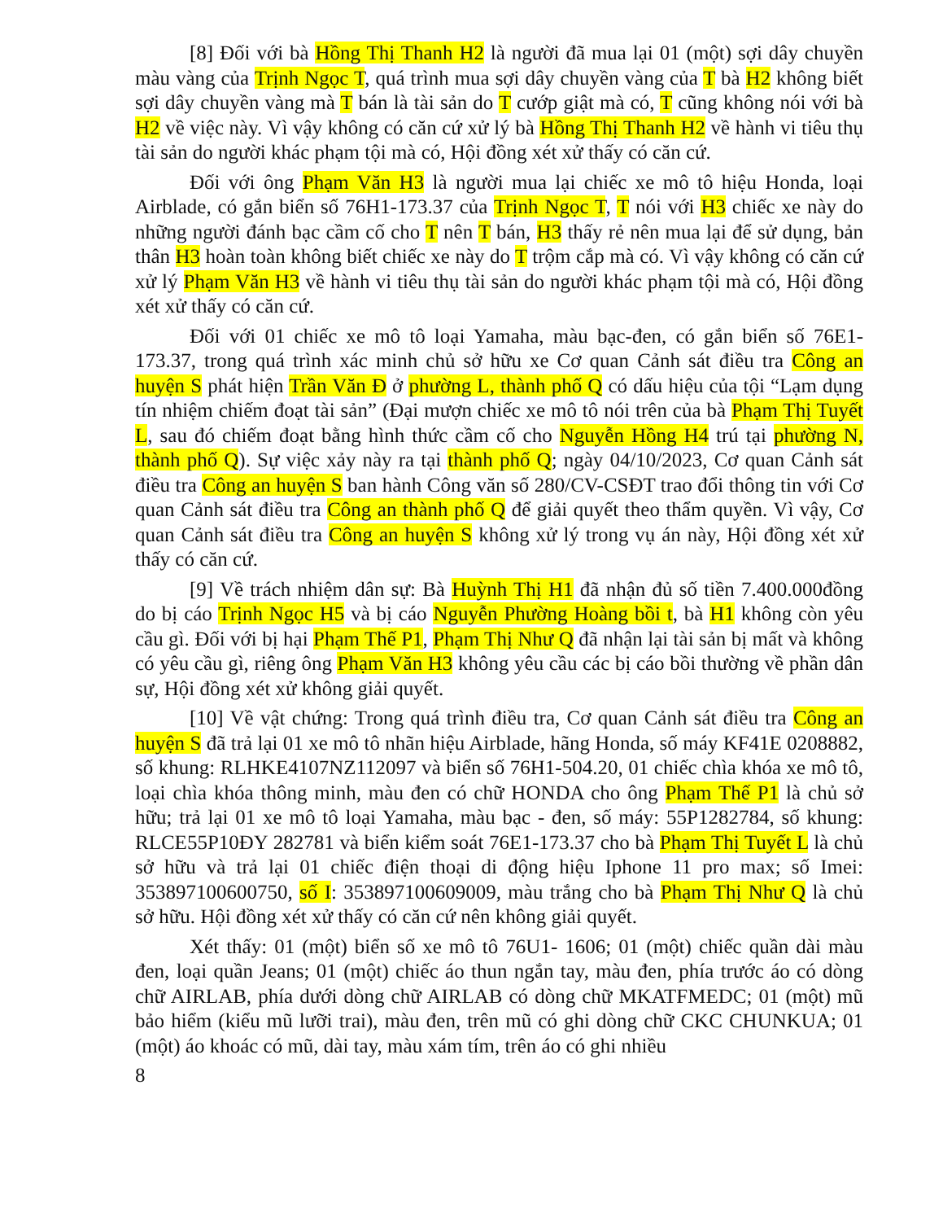[8] Đối với bà Hồng Thị Thanh H2 là người đã mua lại 01 (một) sợi dây chuyền màu vàng của Trịnh Ngọc T, quá trình mua sợi dây chuyền vàng của T bà H2 không biết sợi dây chuyền vàng mà T bán là tài sản do T cướp giật mà có, T cũng không nói với bà H2 về việc này. Vì vậy không có căn cứ xử lý bà Hồng Thị Thanh H2 về hành vi tiêu thụ tài sản do người khác phạm tội mà có, Hội đồng xét xử thấy có căn cứ.
Đối với ông Phạm Văn H3 là người mua lại chiếc xe mô tô hiệu Honda, loại Airblade, có gắn biển số 76H1-173.37 của Trịnh Ngọc T, T nói với H3 chiếc xe này do những người đánh bạc cầm cố cho T nên T bán, H3 thấy rẻ nên mua lại để sử dụng, bản thân H3 hoàn toàn không biết chiếc xe này do T trộm cắp mà có. Vì vậy không có căn cứ xử lý Phạm Văn H3 về hành vi tiêu thụ tài sản do người khác phạm tội mà có, Hội đồng xét xử thấy có căn cứ.
Đối với 01 chiếc xe mô tô loại Yamaha, màu bạc-đen, có gắn biển số 76E1-173.37, trong quá trình xác minh chủ sở hữu xe Cơ quan Cảnh sát điều tra Công an huyện S phát hiện Trần Văn Đ ở phường L, thành phố Q có dấu hiệu của tội “Lạm dụng tín nhiệm chiếm đoạt tài sản” (Đại mượn chiếc xe mô tô nói trên của bà Phạm Thị Tuyết L, sau đó chiếm đoạt bằng hình thức cầm cố cho Nguyễn Hồng H4 trú tại phường N, thành phố Q). Sự việc xảy này ra tại thành phố Q; ngày 04/10/2023, Cơ quan Cảnh sát điều tra Công an huyện S ban hành Công văn số 280/CV-CSĐT trao đổi thông tin với Cơ quan Cảnh sát điều tra Công an thành phố Q để giải quyết theo thẩm quyền. Vì vậy, Cơ quan Cảnh sát điều tra Công an huyện S không xử lý trong vụ án này, Hội đồng xét xử thấy có căn cứ.
[9] Về trách nhiệm dân sự: Bà Huỳnh Thị H1 đã nhận đủ số tiền 7.400.000đồng do bị cáo Trịnh Ngọc H5 và bị cáo Nguyễn Phường Hoàng bồi t, bà H1 không còn yêu cầu gì. Đối với bị hại Phạm Thế P1, Phạm Thị Như Q đã nhận lại tài sản bị mất và không có yêu cầu gì, riêng ông Phạm Văn H3 không yêu cầu các bị cáo bồi thường về phần dân sự, Hội đồng xét xử không giải quyết.
[10] Về vật chứng: Trong quá trình điều tra, Cơ quan Cảnh sát điều tra Công an huyện S đã trả lại 01 xe mô tô nhãn hiệu Airblade, hãng Honda, số máy KF41E 0208882, số khung: RLHKE4107NZ112097 và biển số 76H1-504.20, 01 chiếc chìa khóa xe mô tô, loại chìa khóa thông minh, màu đen có chữ HONDA cho ông Phạm Thế P1 là chủ sở hữu; trả lại 01 xe mô tô loại Yamaha, màu bạc - đen, số máy: 55P1282784, số khung: RLCE55P10ĐY 282781 và biển kiểm soát 76E1-173.37 cho bà Phạm Thị Tuyết L là chủ sở hữu và trả lại 01 chiếc điện thoại di động hiệu Iphone 11 pro max; số Imei: 353897100600750, số I: 353897100609009, màu trắng cho bà Phạm Thị Như Q là chủ sở hữu. Hội đồng xét xử thấy có căn cứ nên không giải quyết.
Xét thấy: 01 (một) biển số xe mô tô 76U1- 1606; 01 (một) chiếc quần dài màu đen, loại quần Jeans; 01 (một) chiếc áo thun ngắn tay, màu đen, phía trước áo có dòng chữ AIRLAB, phía dưới dòng chữ AIRLAB có dòng chữ MKATFMEDC; 01 (một) mũ bảo hiểm (kiểu mũ lưỡi trai), màu đen, trên mũ có ghi dòng chữ CKC CHUNKUA; 01 (một) áo khoác có mũ, dài tay, màu xám tím, trên áo có ghi nhiều
8